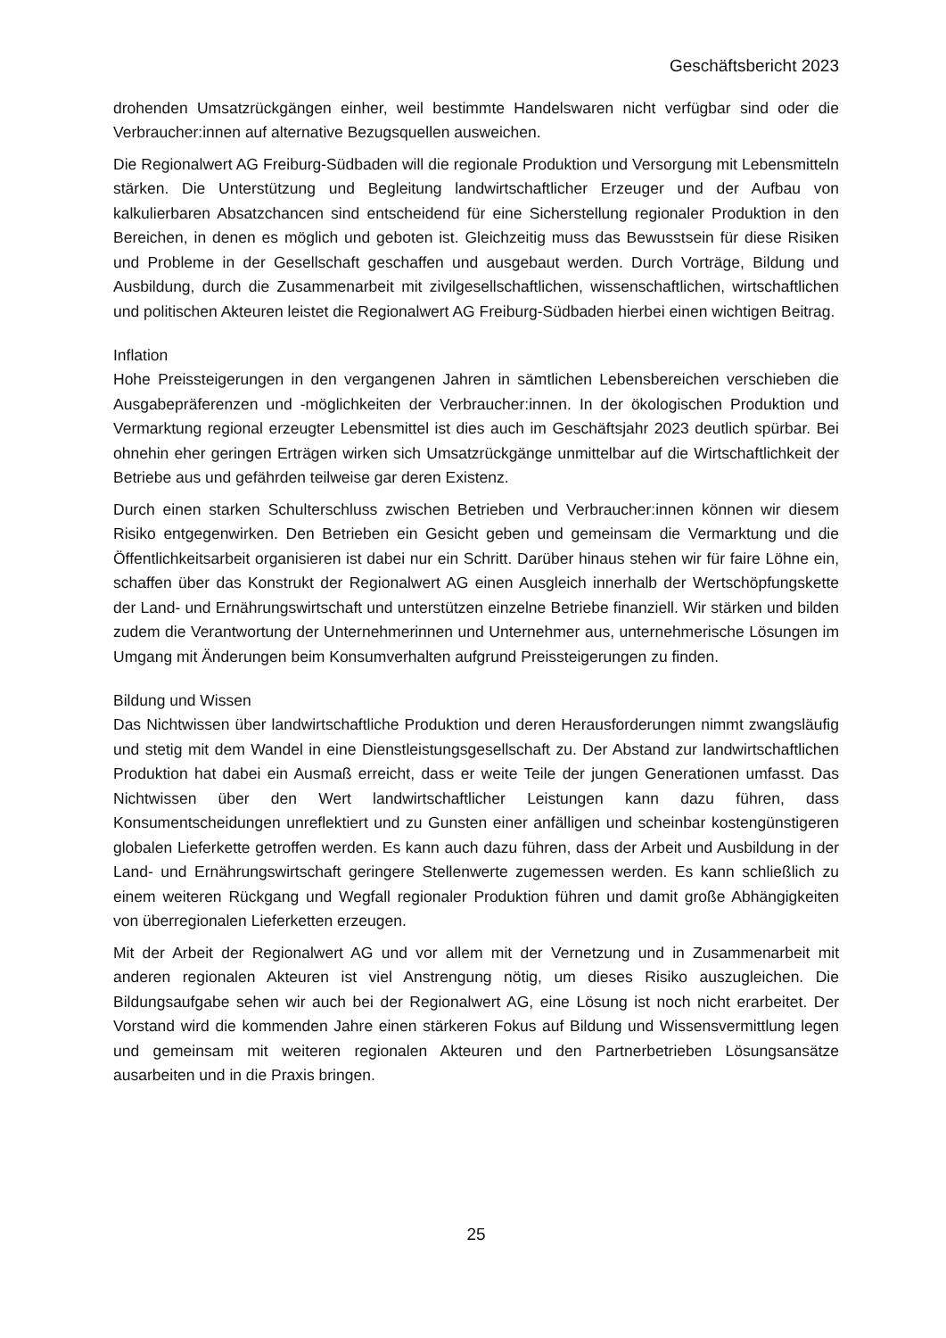Geschäftsbericht 2023
drohenden Umsatzrückgängen einher, weil bestimmte Handelswaren nicht verfügbar sind oder die Verbraucher:innen auf alternative Bezugsquellen ausweichen.
Die Regionalwert AG Freiburg-Südbaden will die regionale Produktion und Versorgung mit Lebensmitteln stärken. Die Unterstützung und Begleitung landwirtschaftlicher Erzeuger und der Aufbau von kalkulierbaren Absatzchancen sind entscheidend für eine Sicherstellung regionaler Produktion in den Bereichen, in denen es möglich und geboten ist. Gleichzeitig muss das Bewusstsein für diese Risiken und Probleme in der Gesellschaft geschaffen und ausgebaut werden. Durch Vorträge, Bildung und Ausbildung, durch die Zusammenarbeit mit zivilgesellschaftlichen, wissenschaftlichen, wirtschaftlichen und politischen Akteuren leistet die Regionalwert AG Freiburg-Südbaden hierbei einen wichtigen Beitrag.
Inflation
Hohe Preissteigerungen in den vergangenen Jahren in sämtlichen Lebensbereichen verschieben die Ausgabepräferenzen und -möglichkeiten der Verbraucher:innen. In der ökologischen Produktion und Vermarktung regional erzeugter Lebensmittel ist dies auch im Geschäftsjahr 2023 deutlich spürbar. Bei ohnehin eher geringen Erträgen wirken sich Umsatzrückgänge unmittelbar auf die Wirtschaftlichkeit der Betriebe aus und gefährden teilweise gar deren Existenz.
Durch einen starken Schulterschluss zwischen Betrieben und Verbraucher:innen können wir diesem Risiko entgegenwirken. Den Betrieben ein Gesicht geben und gemeinsam die Vermarktung und die Öffentlichkeitsarbeit organisieren ist dabei nur ein Schritt. Darüber hinaus stehen wir für faire Löhne ein, schaffen über das Konstrukt der Regionalwert AG einen Ausgleich innerhalb der Wertschöpfungskette der Land- und Ernährungswirtschaft und unterstützen einzelne Betriebe finanziell. Wir stärken und bilden zudem die Verantwortung der Unternehmerinnen und Unternehmer aus, unternehmerische Lösungen im Umgang mit Änderungen beim Konsumverhalten aufgrund Preissteigerungen zu finden.
Bildung und Wissen
Das Nichtwissen über landwirtschaftliche Produktion und deren Herausforderungen nimmt zwangsläufig und stetig mit dem Wandel in eine Dienstleistungsgesellschaft zu. Der Abstand zur landwirtschaftlichen Produktion hat dabei ein Ausmaß erreicht, dass er weite Teile der jungen Generationen umfasst. Das Nichtwissen über den Wert landwirtschaftlicher Leistungen kann dazu führen, dass Konsumentscheidungen unreflektiert und zu Gunsten einer anfälligen und scheinbar kostengünstigeren globalen Lieferkette getroffen werden. Es kann auch dazu führen, dass der Arbeit und Ausbildung in der Land- und Ernährungswirtschaft geringere Stellenwerte zugemessen werden. Es kann schließlich zu einem weiteren Rückgang und Wegfall regionaler Produktion führen und damit große Abhängigkeiten von überregionalen Lieferketten erzeugen.
Mit der Arbeit der Regionalwert AG und vor allem mit der Vernetzung und in Zusammenarbeit mit anderen regionalen Akteuren ist viel Anstrengung nötig, um dieses Risiko auszugleichen. Die Bildungsaufgabe sehen wir auch bei der Regionalwert AG, eine Lösung ist noch nicht erarbeitet. Der Vorstand wird die kommenden Jahre einen stärkeren Fokus auf Bildung und Wissensvermittlung legen und gemeinsam mit weiteren regionalen Akteuren und den Partnerbetrieben Lösungsansätze ausarbeiten und in die Praxis bringen.
25